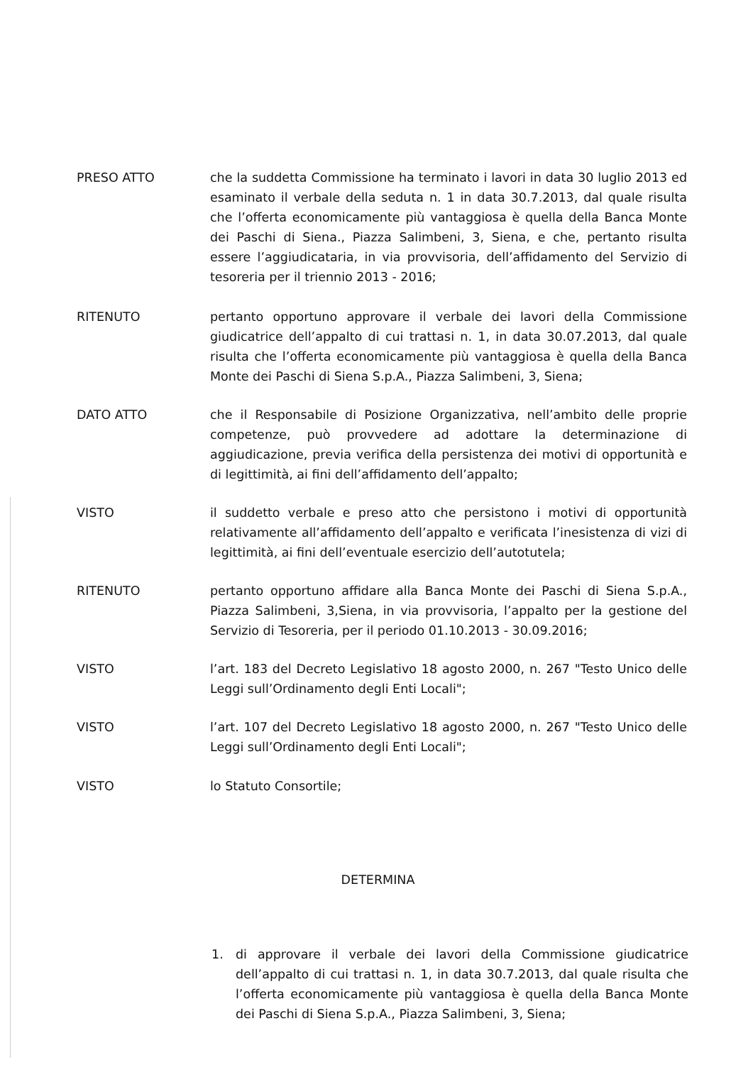PRESO ATTO che la suddetta Commissione ha terminato i lavori in data 30 luglio 2013 ed esaminato il verbale della seduta n. 1 in data 30.7.2013, dal quale risulta che l’offerta economicamente più vantaggiosa è quella della Banca Monte dei Paschi di Siena., Piazza Salimbeni, 3, Siena, e che, pertanto risulta essere l’aggiudicataria, in via provvisoria, dell’affidamento del Servizio di tesoreria per il triennio 2013 - 2016;
RITENUTO pertanto opportuno approvare il verbale dei lavori della Commissione giudicatrice dell’appalto di cui trattasi n. 1, in data 30.07.2013, dal quale risulta che l’offerta economicamente più vantaggiosa è quella della Banca Monte dei Paschi di Siena S.p.A., Piazza Salimbeni, 3, Siena;
DATO ATTO che il Responsabile di Posizione Organizzativa, nell’ambito delle proprie competenze, può provvedere ad adottare la determinazione di aggiudicazione, previa verifica della persistenza dei motivi di opportunità e di legittimità, ai fini dell’affidamento dell’appalto;
VISTO il suddetto verbale e preso atto che persistono i motivi di opportunità relativamente all’affidamento dell’appalto e verificata l’inesistenza di vizi di legittimità, ai fini dell’eventuale esercizio dell’autotutela;
RITENUTO pertanto opportuno affidare alla Banca Monte dei Paschi di Siena S.p.A., Piazza Salimbeni, 3,Siena, in via provvisoria, l’appalto per la gestione del Servizio di Tesoreria, per il periodo 01.10.2013 - 30.09.2016;
VISTO l’art. 183 del Decreto Legislativo 18 agosto 2000, n. 267 "Testo Unico delle Leggi sull’Ordinamento degli Enti Locali";
VISTO l’art. 107 del Decreto Legislativo 18 agosto 2000, n. 267 "Testo Unico delle Leggi sull’Ordinamento degli Enti Locali";
VISTO lo Statuto Consortile;
DETERMINA
1. di approvare il verbale dei lavori della Commissione giudicatrice dell’appalto di cui trattasi n. 1, in data 30.7.2013, dal quale risulta che l’offerta economicamente più vantaggiosa è quella della Banca Monte dei Paschi di Siena S.p.A., Piazza Salimbeni, 3, Siena;